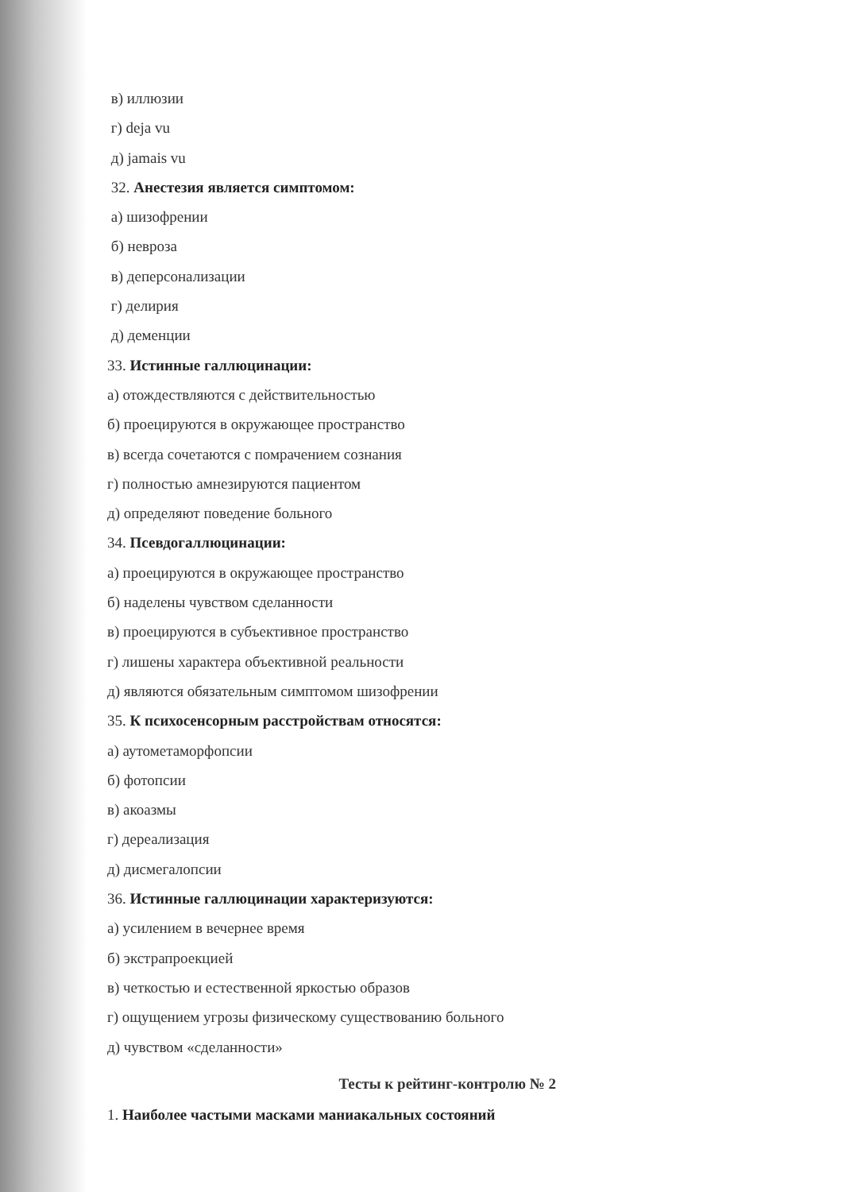в) иллюзии
г) deja vu
д) jamais vu
32. Анестезия является симптомом:
а) шизофрении
б) невроза
в) деперсонализации
г) делирия
д) деменции
33. Истинные галлюцинации:
а) отождествляются с действительностью
б) проецируются в окружающее пространство
в) всегда сочетаются с помрачением сознания
г) полностью амнезируются пациентом
д) определяют поведение больного
34. Псевдогаллюцинации:
а) проецируются в окружающее пространство
б) наделены чувством сделанности
в) проецируются в субъективное пространство
г) лишены характера объективной реальности
д) являются обязательным симптомом шизофрении
35. К психосенсорным расстройствам относятся:
а) аутометаморфопсии
б) фотопсии
в) акоазмы
г) дереализация
д) дисмегалопсии
36. Истинные галлюцинации характеризуются:
а) усилением в вечернее время
б) экстрапроекцией
в) четкостью и естественной яркостью образов
г) ощущением угрозы физическому существованию больного
д) чувством «сделанности»
Тесты к рейтинг-контролю № 2
1. Наиболее частыми масками маниакальных состояний